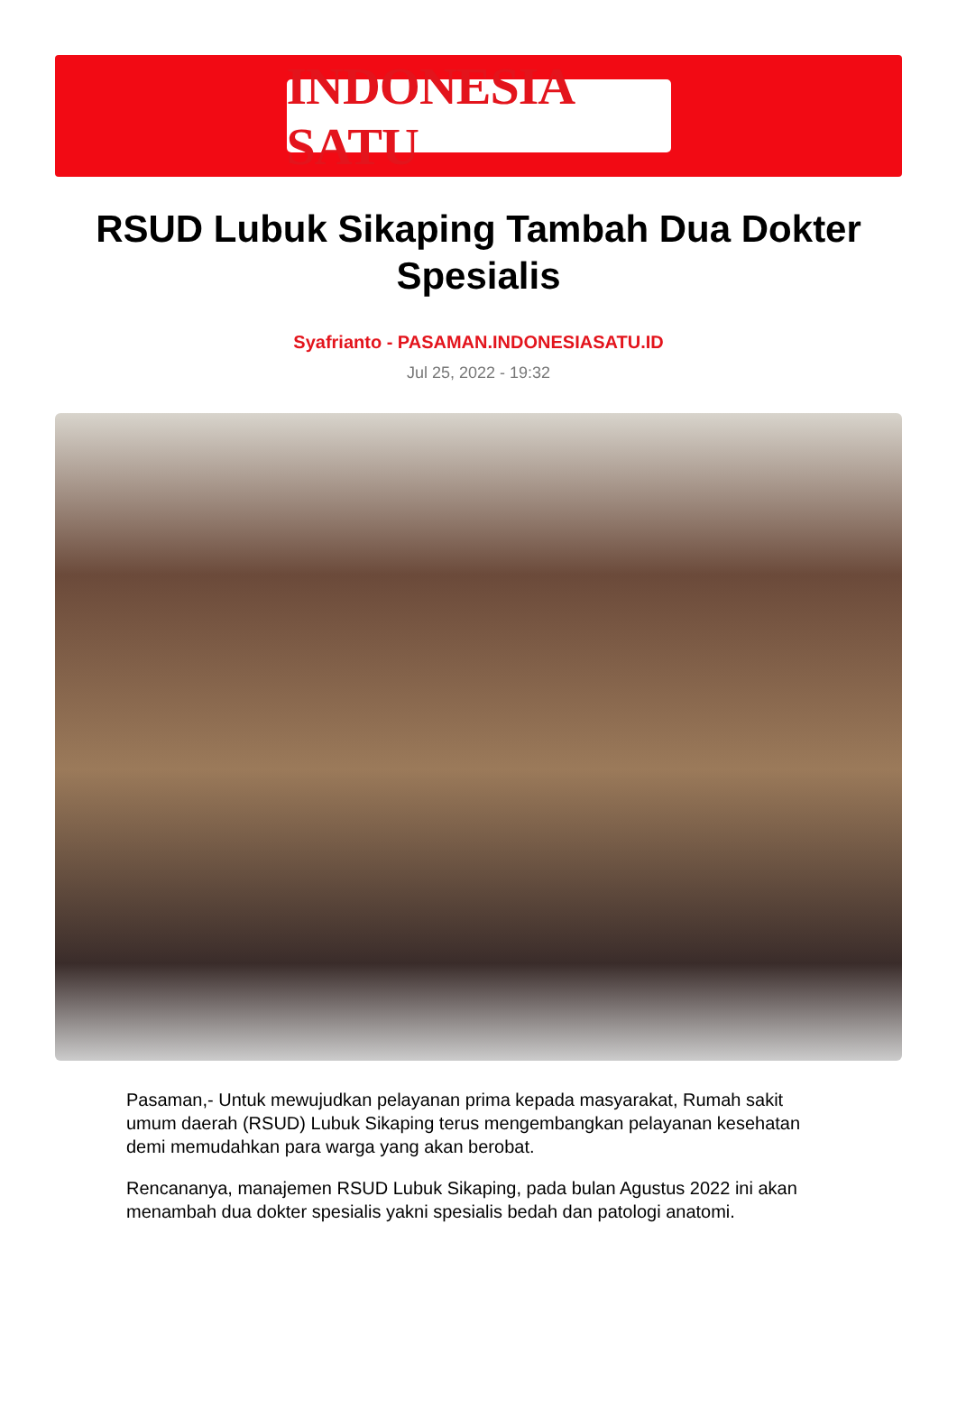INDONESIA SATU
RSUD Lubuk Sikaping Tambah Dua Dokter Spesialis
Syafrianto - PASAMAN.INDONESIASATU.ID
Jul 25, 2022 - 19:32
Pasaman,- Untuk mewujudkan pelayanan prima kepada masyarakat, Rumah sakit umum daerah (RSUD) Lubuk Sikaping terus mengembangkan pelayanan kesehatan demi memudahkan para warga yang akan berobat.
Rencananya, manajemen RSUD Lubuk Sikaping, pada bulan Agustus 2022 ini akan menambah dua dokter spesialis yakni spesialis bedah dan patologi anatomi.